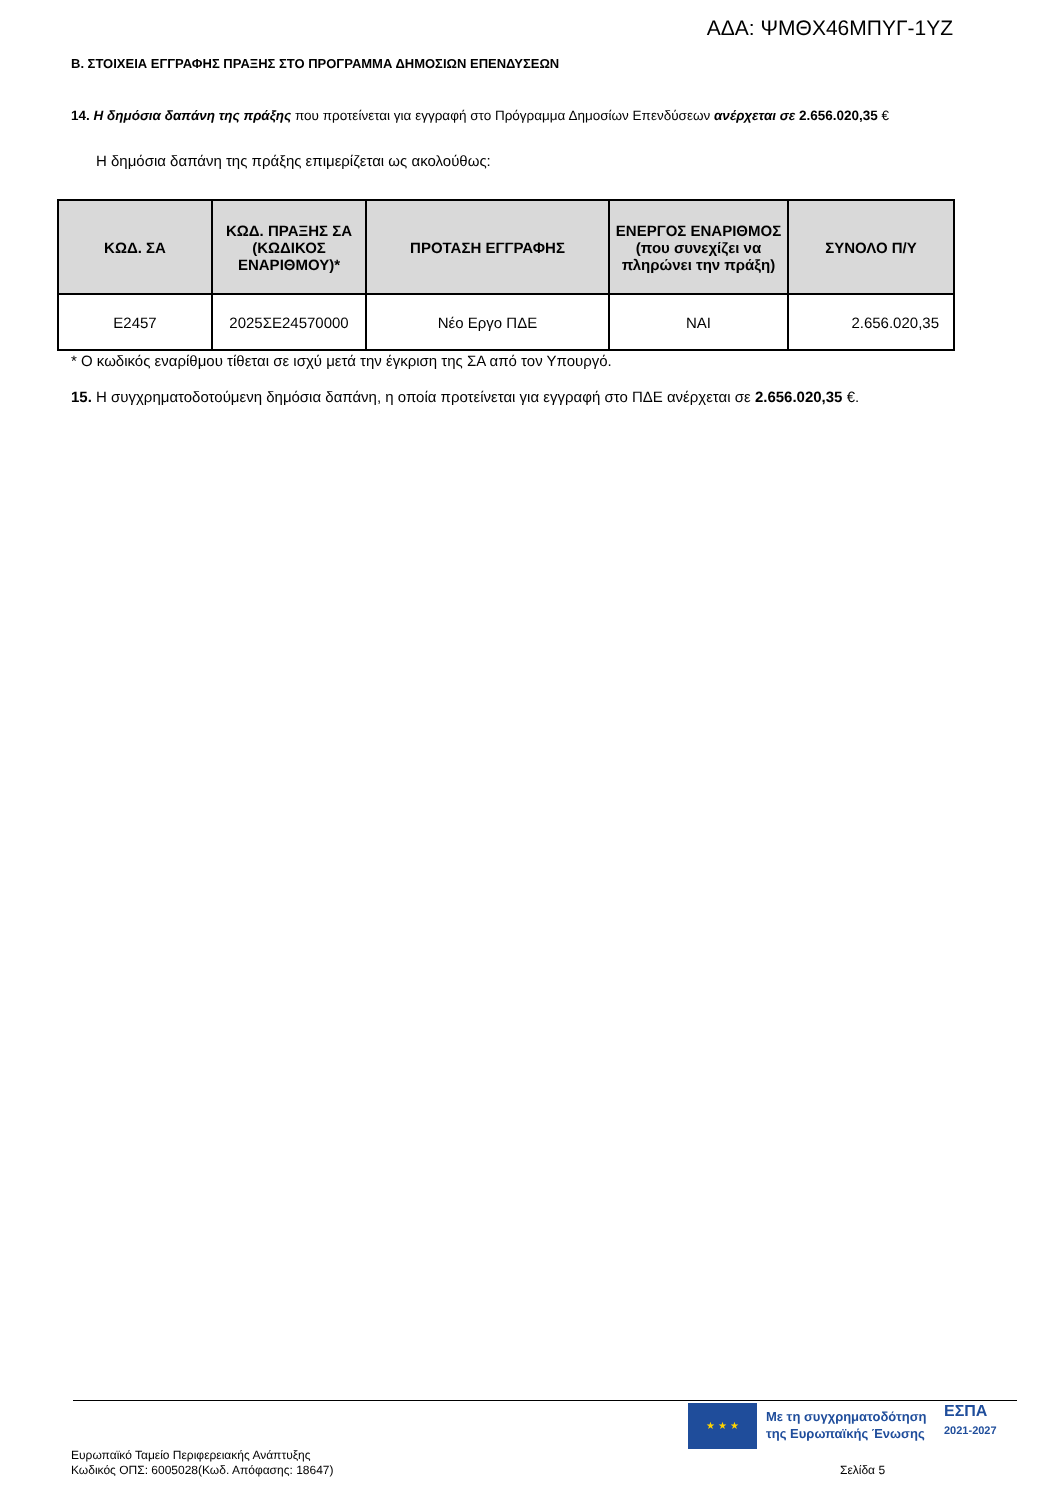ΑΔΑ: ΨΜΘΧ46ΜΠΥΓ-1ΥΖ
Β. ΣΤΟΙΧΕΙΑ ΕΓΓΡΑΦΗΣ ΠΡΑΞΗΣ ΣΤΟ ΠΡΟΓΡΑΜΜΑ ΔΗΜΟΣΙΩΝ ΕΠΕΝΔΥΣΕΩΝ
14. Η δημόσια δαπάνη της πράξης που προτείνεται για εγγραφή στο Πρόγραμμα Δημοσίων Επενδύσεων ανέρχεται σε 2.656.020,35 €
Η δημόσια δαπάνη της πράξης επιμερίζεται ως ακολούθως:
| ΚΩΔ. ΣΑ | ΚΩΔ. ΠΡΑΞΗΣ ΣΑ (ΚΩΔΙΚΟΣ ΕΝΑΡΙΘΜΟΥ)* | ΠΡΟΤΑΣΗ ΕΓΓΡΑΦΗΣ | ΕΝΕΡΓΟΣ ΕΝΑΡΙΘΜΟΣ (που συνεχίζει να πληρώνει την πράξη) | ΣΥΝΟΛΟ Π/Υ |
| --- | --- | --- | --- | --- |
| E2457 | 2025ΣΕ24570000 | Νέο Εργο ΠΔΕ | ΝΑΙ | 2.656.020,35 |
* Ο κωδικός εναρίθμου τίθεται σε ισχύ μετά την έγκριση της ΣΑ από τον Υπουργό.
15. Η συγχρηματοδοτούμενη δημόσια δαπάνη, η οποία προτείνεται για εγγραφή στο ΠΔΕ ανέρχεται σε 2.656.020,35 €.
★ ★ ★
Με τη συγχρηματοδότηση
της Ευρωπαϊκής Ένωσης
ΕΣΠΑ
2021-2027
Ευρωπαϊκό Ταμείο Περιφερειακής Ανάπτυξης
Κωδικός ΟΠΣ: 6005028(Κωδ. Απόφασης: 18647)
Σελίδα 5